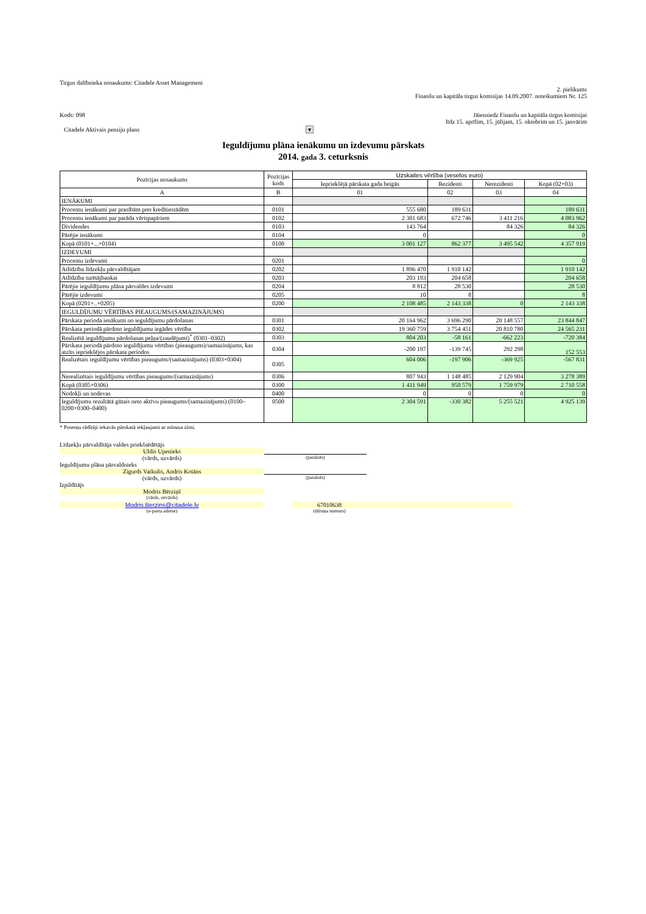Tirgus dalībnieka nosaukums: Citadele Asset Management
2. pielikums
Finanšu un kapitāla tirgus komisijas 14.09.2007. noteikumiem Nr. 125
Kods: 098 Jāiesniedz Finanšu un kapitāla tirgus komisijai
līdz 15. aprīlim, 15. jūlijam, 15. oktobrim un 15. janvārim
Citadele Aktivais pensiju plans ▾
Ieguldījumu plāna ienākumu un izdevumu pārskats
2014. gada 3. ceturksnis
| Pozīcijas nosaukums | Pozīcijas kods | Uzskaites vērtība (veselos euro) | | | |
| --- | --- | --- | --- | --- | --- |
| | | Iepriekšējā pārskata gada beigās | Rezidenti | Nerezidenti | Kopā (02+03) |
| A | B | 01 | 02 | 03 | 04 |
| IENĀKUMI | | | | | |
| Procentu ienākumi par prasībām pret kredītiestādēm | 0101 | 555 680 | 189 631 | | 189 631 |
| Procentu ienākumi par parāda vērtspapīriem | 0102 | 2 301 683 | 672 746 | 3 411 216 | 4 083 962 |
| Dividendes | 0103 | 143 764 | | 84 326 | 84 326 |
| Pārējie ienākumi | 0104 | 0 | | | 0 |
| Kopā (0101+...+0104) | 0100 | 3 001 127 | 862 377 | 3 495 542 | 4 357 919 |
| IZDEVUMI | | | | | |
| Procentu izdevumi | 0201 | | | | 0 |
| Atlīdzība līdzekļu pārvaldītājam | 0202 | 1 896 470 | 1 910 142 | | 1 910 142 |
| Atlīdzība turētājbankai | 0203 | 203 193 | 204 658 | | 204 658 |
| Pārējie ieguldījumu plāna pārvaldes izdevumi | 0204 | 8 812 | 28 530 | | 28 530 |
| Pārējie izdevumi | 0205 | 10 | 8 | | 8 |
| Kopā (0201+..+0205) | 0200 | 2 108 485 | 2 143 338 | 0 | 2 143 338 |
| IEGULDĪJUMU VĒRTĪBAS PIEAUGUMS/(SAMAZINĀJUMS) | | | | | |
| Pārskata perioda ienākumi no ieguldījumu pārdošanas | 0301 | 20 164 962 | 3 696 290 | 20 148 557 | 23 844 847 |
| Pārskata periodā pārdoto ieguldījumu iegādes vērtība | 0302 | 19 360 759 | 3 754 451 | 20 810 780 | 24 565 231 |
| Realizētā ieguldījumu pārdošanas peļņa/(zaudējumi)<sup>*</sup> (0301–0302) | 0303 | 804 203 | -58 161 | -662 223 | -720 384 |
| Pārskata periodā pārdoto ieguldījumu vērtības (pieaugums)/samazinājums, kas atzīts iepriekšējos pārskata periodos | 0304 | -200 197 | -139 745 | 292 298 | 152 553 |
| Realizētais ieguldījumu vērtības pieaugums/(samazinājums) (0303+0304) | 0305 | 604 006 | -197 906 | -369 925 | -567 831 |
| Nerealizētais ieguldījumu vērtības pieaugums/(samazinājums) | 0306 | 807 943 | 1 148 485 | 2 129 904 | 3 278 389 |
| Kopā (0305+0306) | 0300 | 1 411 949 | 950 579 | 1 759 979 | 2 710 558 |
| Nodokļi un nodevas | 0400 | 0 | 0 | 0 | 0 |
| Ieguldījumu rezultātā gūtais neto aktīvu pieaugums/(samazinājums) (0100–0200+0300–0400) | 0500 | 2 304 591 | -330 382 | 5 255 521 | 4 925 139 |
* Posteņu rādītāji iekavās pārskatā iekļaujami ar mīnusa zīmi.
Līdzekļu pārvaldītāja valdes priekšsēdētājs
Uldis Upenieks
(vārds, uzvārds)
(paraksts)
Ieguldījumu plāna pārvaldnieks
Zigurds Vaikulis, Andris Kotāns
(vārds, uzvārds)
(paraksts)
Izpildītājs
Modris Bērziņš
(vārds, uzvārds)
Modris.Berzins@citadele.lv 67010638
(e-pasta adrese) (tālruņa numurs)